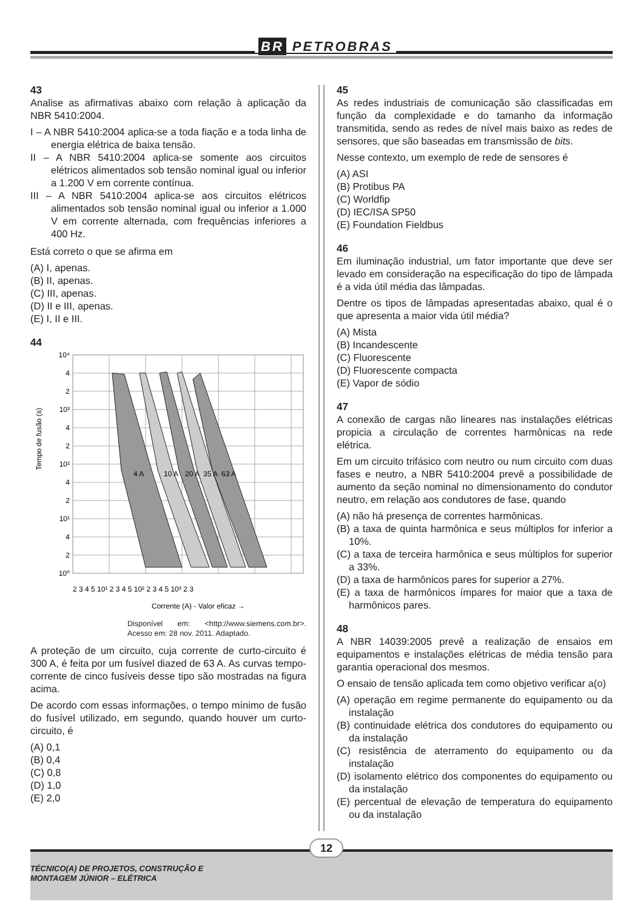BR PETROBRAS
43
Analise as afirmativas abaixo com relação à aplicação da NBR 5410:2004.
I – A NBR 5410:2004 aplica-se a toda fiação e a toda linha de energia elétrica de baixa tensão.
II – A NBR 5410:2004 aplica-se somente aos circuitos elétricos alimentados sob tensão nominal igual ou inferior a 1.200 V em corrente contínua.
III – A NBR 5410:2004 aplica-se aos circuitos elétricos alimentados sob tensão nominal igual ou inferior a 1.000 V em corrente alternada, com frequências inferiores a 400 Hz.
Está correto o que se afirma em
(A) I, apenas.
(B) II, apenas.
(C) III, apenas.
(D) II e III, apenas.
(E) I, II e III.
44
4 A
10 A
20 A
35 A
63 A
10⁴
4
2
10³
4
2
10²
4
2
10¹
4
2
10⁰
Tempo de fusão (s)
2 3 4 5 10¹ 2 3 4 5 10² 2 3 4 5 10³ 2 3
Corrente (A) - Valor eficaz →
Disponível em: <http://www.siemens.com.br>. Acesso em: 28 nov. 2011. Adaptado.
A proteção de um circuito, cuja corrente de curto-circuito é 300 A, é feita por um fusível diazed de 63 A. As curvas tempo-corrente de cinco fusíveis desse tipo são mostradas na figura acima.
De acordo com essas informações, o tempo mínimo de fusão do fusível utilizado, em segundo, quando houver um curto-circuito, é
(A) 0,1
(B) 0,4
(C) 0,8
(D) 1,0
(E) 2,0
45
As redes industriais de comunicação são classificadas em função da complexidade e do tamanho da informação transmitida, sendo as redes de nível mais baixo as redes de sensores, que são baseadas em transmissão de bits.
Nesse contexto, um exemplo de rede de sensores é
(A) ASI
(B) Protibus PA
(C) Worldfip
(D) IEC/ISA SP50
(E) Foundation Fieldbus
46
Em iluminação industrial, um fator importante que deve ser levado em consideração na especificação do tipo de lâmpada é a vida útil média das lâmpadas.
Dentre os tipos de lâmpadas apresentadas abaixo, qual é o que apresenta a maior vida útil média?
(A) Mista
(B) Incandescente
(C) Fluorescente
(D) Fluorescente compacta
(E) Vapor de sódio
47
A conexão de cargas não lineares nas instalações elétricas propicia a circulação de correntes harmônicas na rede elétrica.
Em um circuito trifásico com neutro ou num circuito com duas fases e neutro, a NBR 5410:2004 prevê a possibilidade de aumento da seção nominal no dimensionamento do condutor neutro, em relação aos condutores de fase, quando
(A) não há presença de correntes harmônicas.
(B) a taxa de quinta harmônica e seus múltiplos for inferior a 10%.
(C) a taxa de terceira harmônica e seus múltiplos for superior a 33%.
(D) a taxa de harmônicos pares for superior a 27%.
(E) a taxa de harmônicos ímpares for maior que a taxa de harmônicos pares.
48
A NBR 14039:2005 prevê a realização de ensaios em equipamentos e instalações elétricas de média tensão para garantia operacional dos mesmos.
O ensaio de tensão aplicada tem como objetivo verificar a(o)
(A) operação em regime permanente do equipamento ou da instalação
(B) continuidade elétrica dos condutores do equipamento ou da instalação
(C) resistência de aterramento do equipamento ou da instalação
(D) isolamento elétrico dos componentes do equipamento ou da instalação
(E) percentual de elevação de temperatura do equipamento ou da instalação
12
TÉCNICO(A) DE PROJETOS, CONSTRUÇÃO E
MONTAGEM JÚNIOR – ELÉTRICA